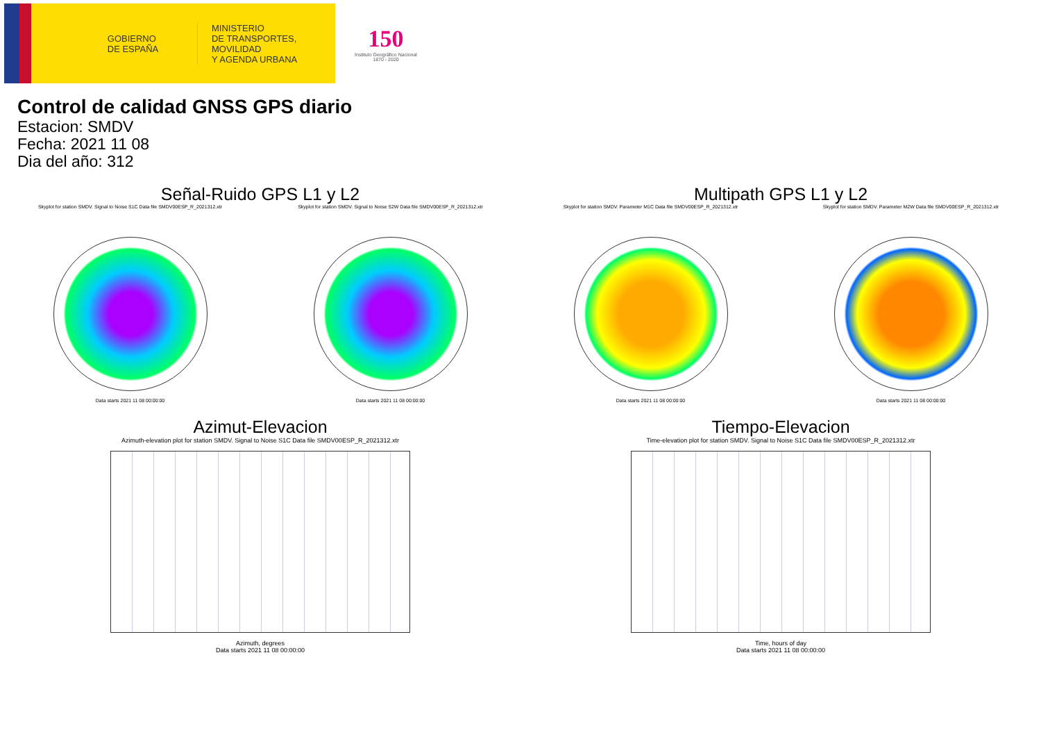GOBIERNO
DE ESPAÑA
MINISTERIO
DE TRANSPORTES, MOVILIDAD
Y AGENDA URBANA
150
Instituto Geográfico Nacional 1870 - 2020
Control de calidad GNSS GPS diario
Estacion: SMDV
Fecha: 2021 11 08
Dia del año: 312
Señal-Ruido GPS L1 y L2
Skyplot for station SMDV. Signal to Noise S1C Data file SMDV00ESP_R_2021312.xtr
Data starts 2021 11 08 00:00:00
Skyplot for station SMDV. Signal to Noise S2W Data file SMDV00ESP_R_2021312.xtr
Data starts 2021 11 08 00:00:00
Multipath GPS L1 y L2
Skyplot for station SMDV. Parameter M1C Data file SMDV00ESP_R_2021312.xtr
Data starts 2021 11 08 00:00:00
Skyplot for station SMDV. Parameter M2W Data file SMDV00ESP_R_2021312.xtr
Data starts 2021 11 08 00:00:00
Azimut-Elevacion
Azimuth-elevation plot for station SMDV. Signal to Noise S1C Data file SMDV00ESP_R_2021312.xtr
Azimuth, degrees
Data starts 2021 11 08 00:00:00
Tiempo-Elevacion
Time-elevation plot for station SMDV. Signal to Noise S1C Data file SMDV00ESP_R_2021312.xtr
Time, hours of day
Data starts 2021 11 08 00:00:00